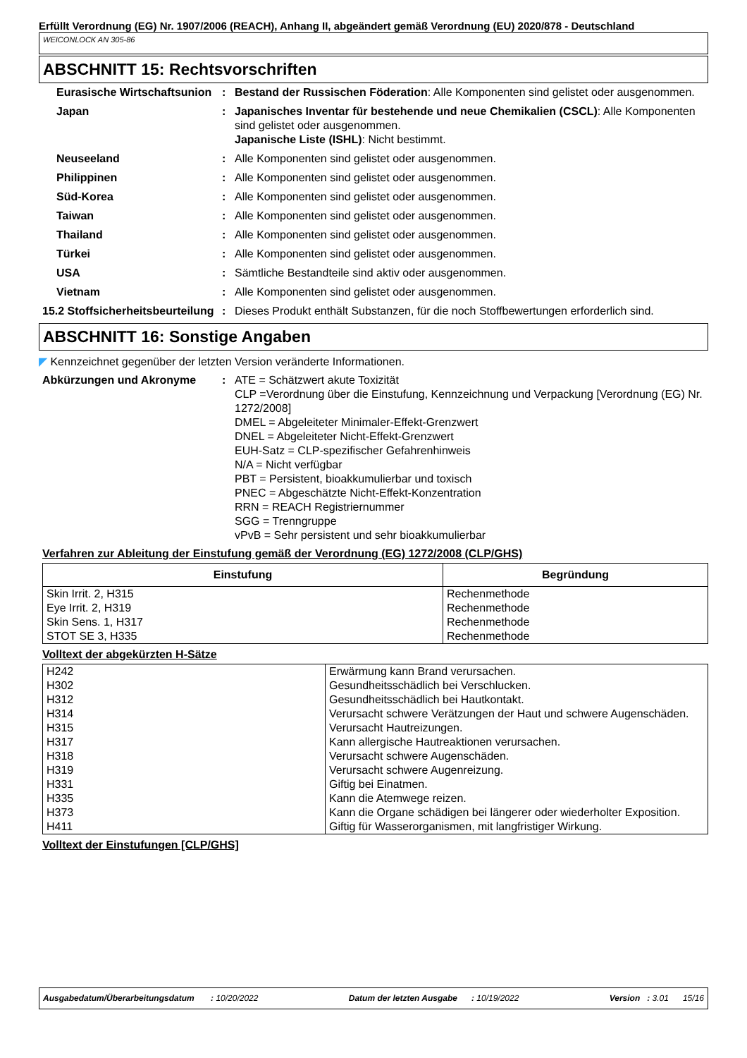Erfüllt Verordnung (EG) Nr. 1907/2006 (REACH), Anhang II, abgeändert gemäß Verordnung (EU) 2020/878 - Deutschland
WEICONLOCK AN 305-86
ABSCHNITT 15: Rechtsvorschriften
Eurasische Wirtschaftsunion
: Bestand der Russischen Föderation: Alle Komponenten sind gelistet oder ausgenommen.
Japan : Japanisches Inventar für bestehende und neue Chemikalien (CSCL): Alle Komponenten sind gelistet oder ausgenommen.
Japanische Liste (ISHL): Nicht bestimmt.
Neuseeland : Alle Komponenten sind gelistet oder ausgenommen.
Philippinen : Alle Komponenten sind gelistet oder ausgenommen.
Süd-Korea : Alle Komponenten sind gelistet oder ausgenommen.
Taiwan : Alle Komponenten sind gelistet oder ausgenommen.
Thailand : Alle Komponenten sind gelistet oder ausgenommen.
Türkei : Alle Komponenten sind gelistet oder ausgenommen.
USA : Sämtliche Bestandteile sind aktiv oder ausgenommen.
Vietnam : Alle Komponenten sind gelistet oder ausgenommen.
15.2 Stoffsicherheitsbeurteilung
: Dieses Produkt enthält Substanzen, für die noch Stoffbewertungen erforderlich sind.
ABSCHNITT 16: Sonstige Angaben
◤ Kennzeichnet gegenüber der letzten Version veränderte Informationen.
Abkürzungen und Akronyme : ATE = Schätzwert akute Toxizität
CLP =Verordnung über die Einstufung, Kennzeichnung und Verpackung [Verordnung (EG) Nr. 1272/2008]
DMEL = Abgeleiteter Minimaler-Effekt-Grenzwert
DNEL = Abgeleiteter Nicht-Effekt-Grenzwert
EUH-Satz = CLP-spezifischer Gefahrenhinweis
N/A = Nicht verfügbar
PBT = Persistent, bioakkumulierbar und toxisch
PNEC = Abgeschätzte Nicht-Effekt-Konzentration
RRN = REACH Registriernummer
SGG = Trenngruppe
vPvB = Sehr persistent und sehr bioakkumulierbar
Verfahren zur Ableitung der Einstufung gemäß der Verordnung (EG) 1272/2008 (CLP/GHS)
| Einstufung | Begründung |
| --- | --- |
| Skin Irrit. 2, H315 Eye Irrit. 2, H319 Skin Sens. 1, H317 STOT SE 3, H335 | Rechenmethode Rechenmethode Rechenmethode Rechenmethode |
Volltext der abgekürzten H-Sätze
| H242 | Erwärmung kann Brand verursachen. |
| H302 | Gesundheitsschädlich bei Verschlucken. |
| H312 | Gesundheitsschädlich bei Hautkontakt. |
| H314 | Verursacht schwere Verätzungen der Haut und schwere Augenschäden. |
| H315 | Verursacht Hautreizungen. |
| H317 | Kann allergische Hautreaktionen verursachen. |
| H318 | Verursacht schwere Augenschäden. |
| H319 | Verursacht schwere Augenreizung. |
| H331 | Giftig bei Einatmen. |
| H335 | Kann die Atemwege reizen. |
| H373 | Kann die Organe schädigen bei längerer oder wiederholter Exposition. |
| H411 | Giftig für Wasserorganismen, mit langfristiger Wirkung. |
Volltext der Einstufungen [CLP/GHS]
Ausgabedatum/Überarbeitungsdatum : 10/20/2022 Datum der letzten Ausgabe : 10/19/2022 Version : 3.01 15/16